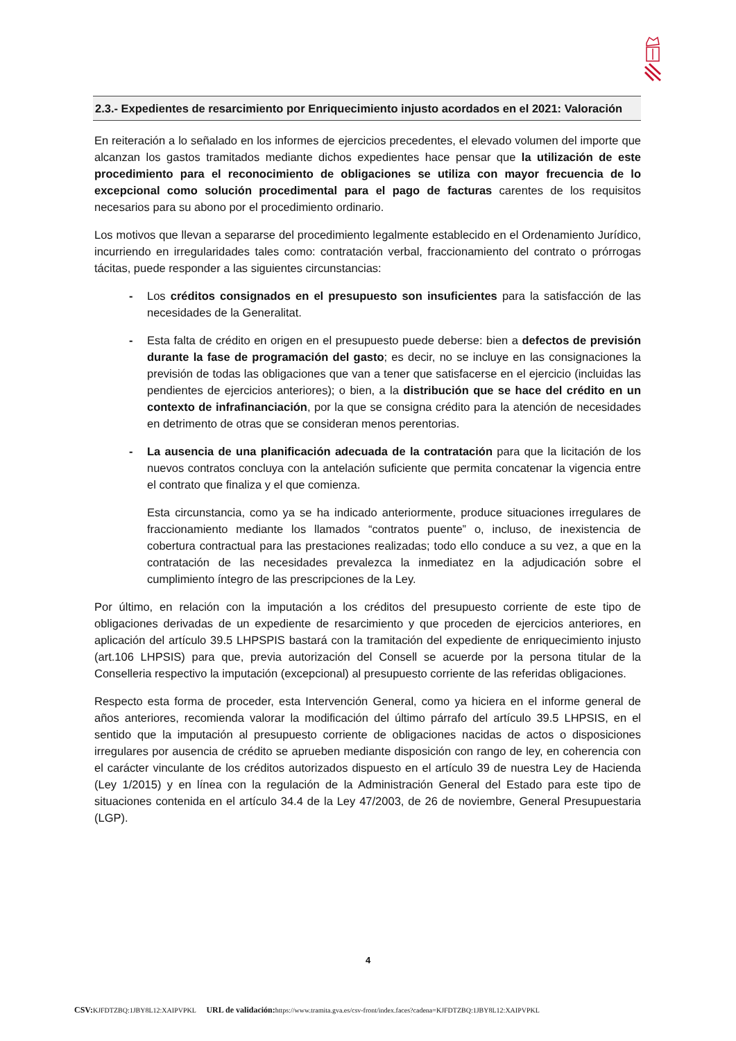2.3.- Expedientes de resarcimiento por Enriquecimiento injusto acordados en el 2021: Valoración
En reiteración a lo señalado en los informes de ejercicios precedentes, el elevado volumen del importe que alcanzan los gastos tramitados mediante dichos expedientes hace pensar que la utilización de este procedimiento para el reconocimiento de obligaciones se utiliza con mayor frecuencia de lo excepcional como solución procedimental para el pago de facturas carentes de los requisitos necesarios para su abono por el procedimiento ordinario.
Los motivos que llevan a separarse del procedimiento legalmente establecido en el Ordenamiento Jurídico, incurriendo en irregularidades tales como: contratación verbal, fraccionamiento del contrato o prórrogas tácitas, puede responder a las siguientes circunstancias:
- Los créditos consignados en el presupuesto son insuficientes para la satisfacción de las necesidades de la Generalitat.
- Esta falta de crédito en origen en el presupuesto puede deberse: bien a defectos de previsión durante la fase de programación del gasto; es decir, no se incluye en las consignaciones la previsión de todas las obligaciones que van a tener que satisfacerse en el ejercicio (incluidas las pendientes de ejercicios anteriores); o bien, a la distribución que se hace del crédito en un contexto de infrafinanciación, por la que se consigna crédito para la atención de necesidades en detrimento de otras que se consideran menos perentorias.
- La ausencia de una planificación adecuada de la contratación para que la licitación de los nuevos contratos concluya con la antelación suficiente que permita concatenar la vigencia entre el contrato que finaliza y el que comienza.
Esta circunstancia, como ya se ha indicado anteriormente, produce situaciones irregulares de fraccionamiento mediante los llamados “contratos puente” o, incluso, de inexistencia de cobertura contractual para las prestaciones realizadas; todo ello conduce a su vez, a que en la contratación de las necesidades prevalezca la inmediatez en la adjudicación sobre el cumplimiento íntegro de las prescripciones de la Ley.
Por último, en relación con la imputación a los créditos del presupuesto corriente de este tipo de obligaciones derivadas de un expediente de resarcimiento y que proceden de ejercicios anteriores, en aplicación del artículo 39.5 LHPSPIS bastará con la tramitación del expediente de enriquecimiento injusto (art.106 LHPSIS) para que, previa autorización del Consell se acuerde por la persona titular de la Conselleria respectivo la imputación (excepcional) al presupuesto corriente de las referidas obligaciones.
Respecto esta forma de proceder, esta Intervención General, como ya hiciera en el informe general de años anteriores, recomienda valorar la modificación del último párrafo del artículo 39.5 LHPSIS, en el sentido que la imputación al presupuesto corriente de obligaciones nacidas de actos o disposiciones irregulares por ausencia de crédito se aprueben mediante disposición con rango de ley, en coherencia con el carácter vinculante de los créditos autorizados dispuesto en el artículo 39 de nuestra Ley de Hacienda (Ley 1/2015) y en línea con la regulación de la Administración General del Estado para este tipo de situaciones contenida en el artículo 34.4 de la Ley 47/2003, de 26 de noviembre, General Presupuestaria (LGP).
4
CSV: KJFDTZBQ:1JBY8L12:XAIPVPKL URL de validación: https://www.tramita.gva.es/csv-front/index.faces?cadena=KJFDTZBQ:1JBY8L12:XAIPVPKL